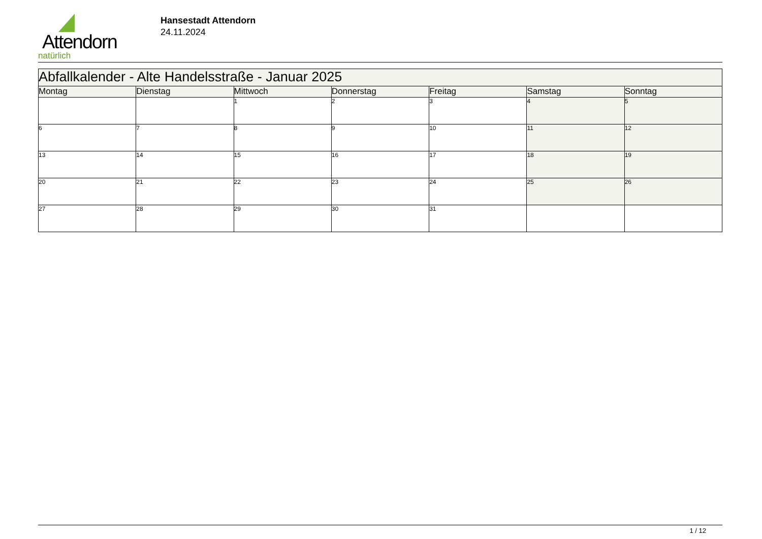Attendorn
natürlich
Hansestadt Attendorn
24.11.2024
| Abfallkalender - Alte Handelsstraße - Januar 2025 | | | | | | |
| --- | --- | --- | --- | --- | --- | --- |
| Montag | Dienstag | Mittwoch | Donnerstag | Freitag | Samstag | Sonntag |
| | | 1 | 2 | 3 | 4 | 5 |
| 6 | 7 | 8 | 9 | 10 | 11 | 12 |
| 13 | 14 | 15 | 16 | 17 | 18 | 19 |
| 20 | 21 | 22 | 23 | 24 | 25 | 26 |
| 27 | 28 | 29 | 30 | 31 | | |
1 / 12